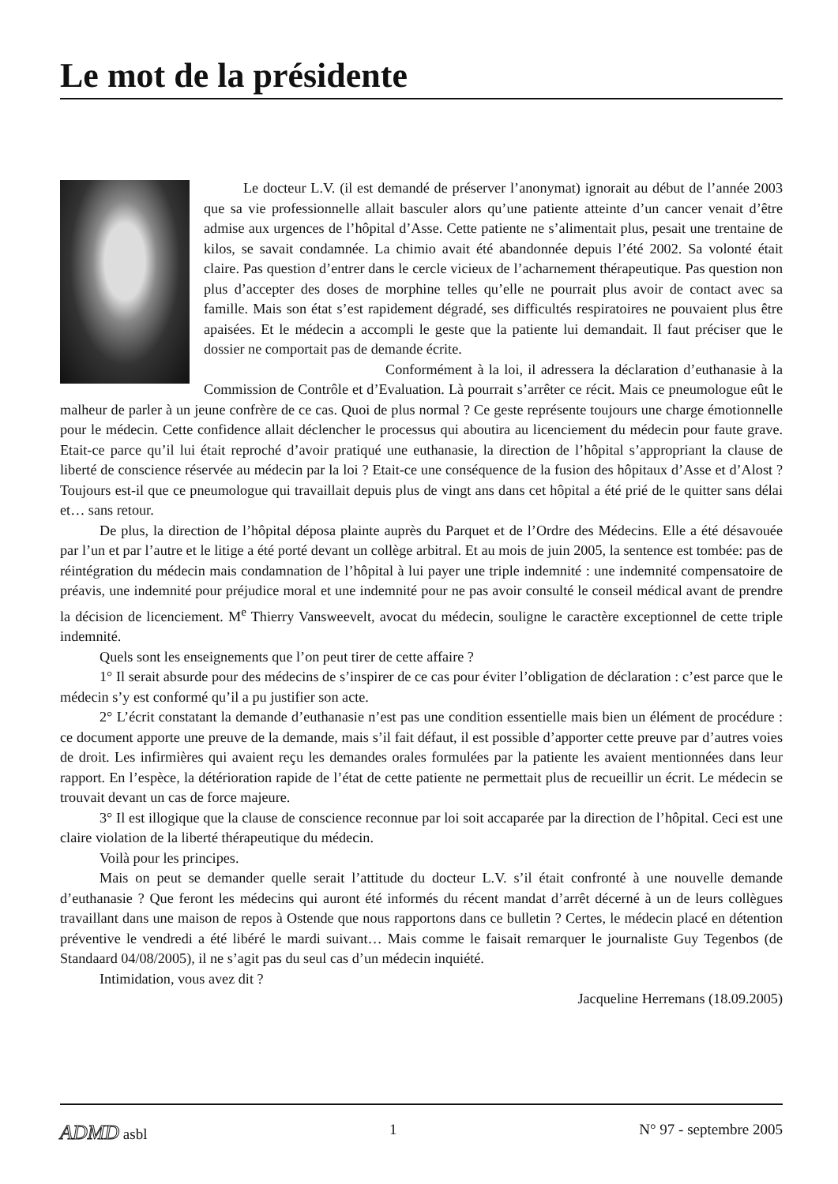Le mot de la présidente
Le docteur L.V. (il est demandé de préserver l’anonymat) ignorait au début de l’année 2003 que sa vie professionnelle allait basculer alors qu’une patiente atteinte d’un cancer venait d’être admise aux urgences de l’hôpital d’Asse. Cette patiente ne s’alimentait plus, pesait une trentaine de kilos, se savait condamnée. La chimio avait été abandonnée depuis l’été 2002. Sa volonté était claire. Pas question d’entrer dans le cercle vicieux de l’acharnement thérapeutique. Pas question non plus d’accepter des doses de morphine telles qu’elle ne pourrait plus avoir de contact avec sa famille. Mais son état s’est rapidement dégradé, ses difficultés respiratoires ne pouvaient plus être apaisées. Et le médecin a accompli le geste que la patiente lui demandait. Il faut préciser que le dossier ne comportait pas de demande écrite.
Conformément à la loi, il adressera la déclaration d’euthanasie à la Commission de Contrôle et d’Evaluation. Là pourrait s’arrêter ce récit. Mais ce pneumologue eût le malheur de parler à un jeune confrère de ce cas. Quoi de plus normal ? Ce geste représente toujours une charge émotionnelle pour le médecin. Cette confidence allait déclencher le processus qui aboutira au licenciement du médecin pour faute grave. Etait-ce parce qu’il lui était reproché d’avoir pratiqué une euthanasie, la direction de l’hôpital s’appropriant la clause de liberté de conscience réservée au médecin par la loi ? Etait-ce une conséquence de la fusion des hôpitaux d’Asse et d’Alost ? Toujours est-il que ce pneumologue qui travaillait depuis plus de vingt ans dans cet hôpital a été prié de le quitter sans délai et… sans retour.
De plus, la direction de l’hôpital déposa plainte auprès du Parquet et de l’Ordre des Médecins. Elle a été désavouée par l’un et par l’autre et le litige a été porté devant un collège arbitral. Et au mois de juin 2005, la sentence est tombée: pas de réintégration du médecin mais condamnation de l’hôpital à lui payer une triple indemnité : une indemnité compensatoire de préavis, une indemnité pour préjudice moral et une indemnité pour ne pas avoir consulté le conseil médical avant de prendre la décision de licenciement. M<sup>e</sup> Thierry Vansweevelt, avocat du médecin, souligne le caractère exceptionnel de cette triple indemnité.
Quels sont les enseignements que l’on peut tirer de cette affaire ?
1° Il serait absurde pour des médecins de s’inspirer de ce cas pour éviter l’obligation de déclaration : c’est parce que le médecin s’y est conformé qu’il a pu justifier son acte.
2° L’écrit constatant la demande d’euthanasie n’est pas une condition essentielle mais bien un élément de procédure : ce document apporte une preuve de la demande, mais s’il fait défaut, il est possible d’apporter cette preuve par d’autres voies de droit. Les infirmières qui avaient reçu les demandes orales formulées par la patiente les avaient mentionnées dans leur rapport. En l’espèce, la détérioration rapide de l’état de cette patiente ne permettait plus de recueillir un écrit. Le médecin se trouvait devant un cas de force majeure.
3° Il est illogique que la clause de conscience reconnue par loi soit accaparée par la direction de l’hôpital. Ceci est une claire violation de la liberté thérapeutique du médecin.
Voilà pour les principes.
Mais on peut se demander quelle serait l’attitude du docteur L.V. s’il était confronté à une nouvelle demande d’euthanasie ? Que feront les médecins qui auront été informés du récent mandat d’arrêt décerné à un de leurs collègues travaillant dans une maison de repos à Ostende que nous rapportons dans ce bulletin ? Certes, le médecin placé en détention préventive le vendredi a été libéré le mardi suivant… Mais comme le faisait remarquer le journaliste Guy Tegenbos (de Standaard 04/08/2005), il ne s’agit pas du seul cas d’un médecin inquiété.
Intimidation, vous avez dit ?
Jacqueline Herremans (18.09.2005)
ADMD asbl 1 N° 97 - septembre 2005